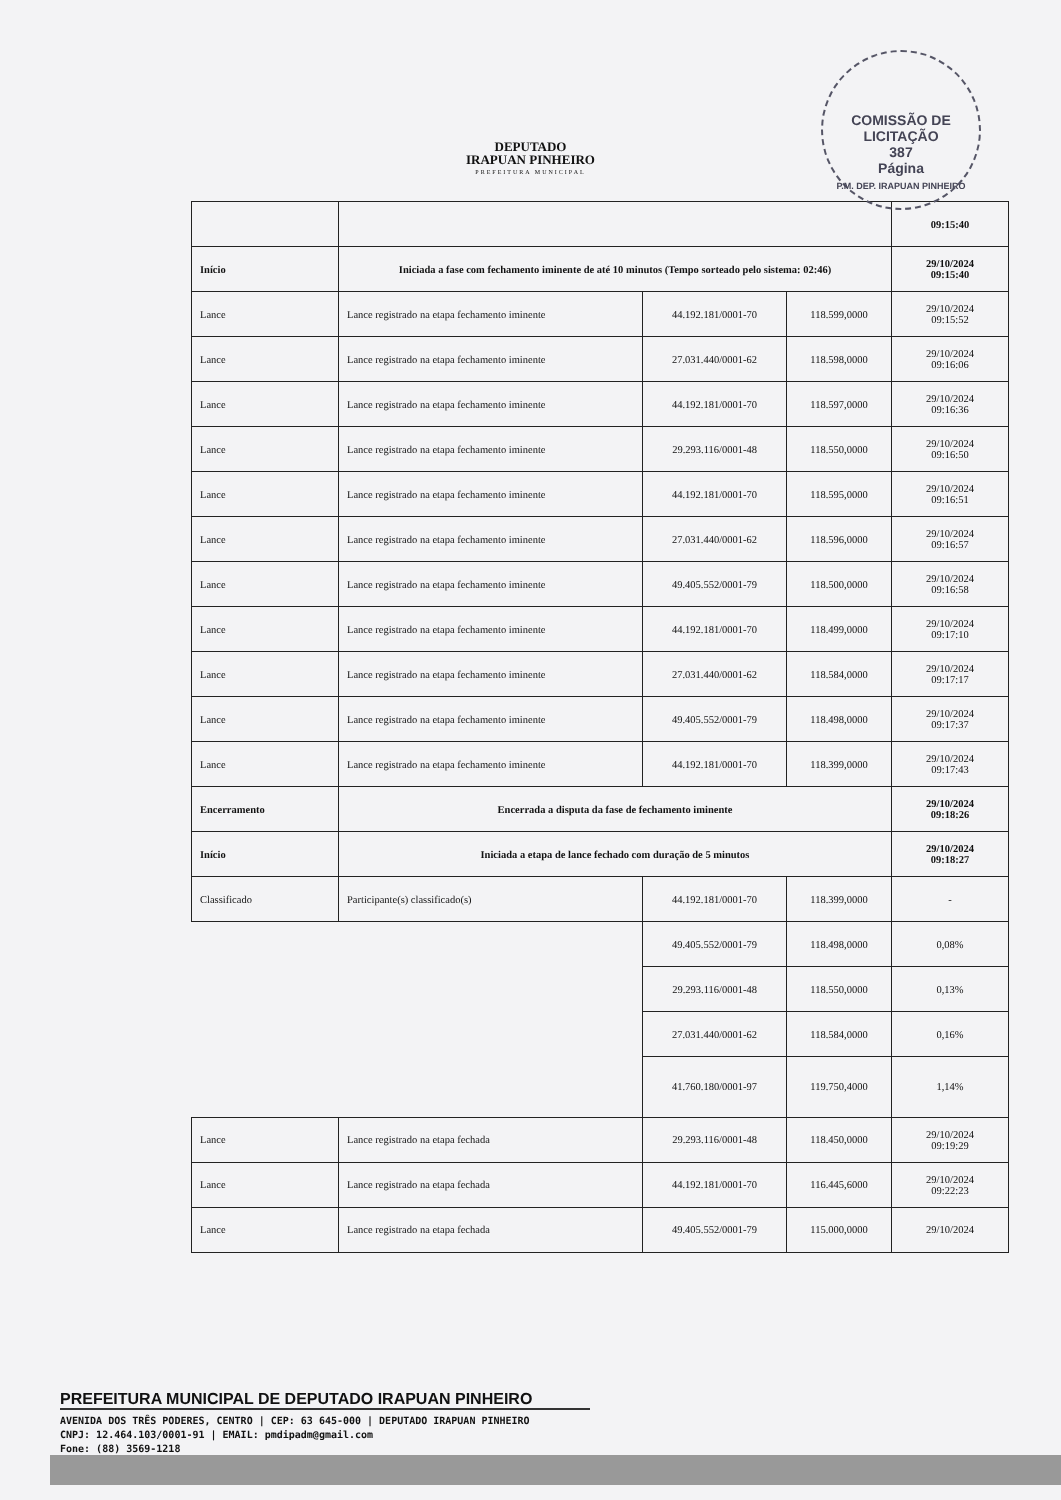DEPUTADO
IRAPUAN PINHEIRO
PREFEITURA MUNICIPAL
COMISSÃO DE LICITAÇÃO
387
Página
P.M. DEP. IRAPUAN PINHEIRO
| | | | | 09:15:40 |
| Início | Iniciada a fase com fechamento iminente de até 10 minutos (Tempo sorteado pelo sistema: 02:46) | | | 29/10/2024 09:15:40 |
| Lance | Lance registrado na etapa fechamento iminente | 44.192.181/0001-70 | 118.599,0000 | 29/10/2024 09:15:52 |
| Lance | Lance registrado na etapa fechamento iminente | 27.031.440/0001-62 | 118.598,0000 | 29/10/2024 09:16:06 |
| Lance | Lance registrado na etapa fechamento iminente | 44.192.181/0001-70 | 118.597,0000 | 29/10/2024 09:16:36 |
| Lance | Lance registrado na etapa fechamento iminente | 29.293.116/0001-48 | 118.550,0000 | 29/10/2024 09:16:50 |
| Lance | Lance registrado na etapa fechamento iminente | 44.192.181/0001-70 | 118.595,0000 | 29/10/2024 09:16:51 |
| Lance | Lance registrado na etapa fechamento iminente | 27.031.440/0001-62 | 118.596,0000 | 29/10/2024 09:16:57 |
| Lance | Lance registrado na etapa fechamento iminente | 49.405.552/0001-79 | 118.500,0000 | 29/10/2024 09:16:58 |
| Lance | Lance registrado na etapa fechamento iminente | 44.192.181/0001-70 | 118.499,0000 | 29/10/2024 09:17:10 |
| Lance | Lance registrado na etapa fechamento iminente | 27.031.440/0001-62 | 118.584,0000 | 29/10/2024 09:17:17 |
| Lance | Lance registrado na etapa fechamento iminente | 49.405.552/0001-79 | 118.498,0000 | 29/10/2024 09:17:37 |
| Lance | Lance registrado na etapa fechamento iminente | 44.192.181/0001-70 | 118.399,0000 | 29/10/2024 09:17:43 |
| Encerramento | Encerrada a disputa da fase de fechamento iminente | | | 29/10/2024 09:18:26 |
| Início | Iniciada a etapa de lance fechado com duração de 5 minutos | | | 29/10/2024 09:18:27 |
| Classificado | Participante(s) classificado(s) | 44.192.181/0001-70 | 118.399,0000 | - |
| | | 49.405.552/0001-79 | 118.498,0000 | 0,08% |
| | | 29.293.116/0001-48 | 118.550,0000 | 0,13% |
| | | 27.031.440/0001-62 | 118.584,0000 | 0,16% |
| | | 41.760.180/0001-97 | 119.750,4000 | 1,14% |
| Lance | Lance registrado na etapa fechada | 29.293.116/0001-48 | 118.450,0000 | 29/10/2024 09:19:29 |
| Lance | Lance registrado na etapa fechada | 44.192.181/0001-70 | 116.445,6000 | 29/10/2024 09:22:23 |
| Lance | Lance registrado na etapa fechada | 49.405.552/0001-79 | 115.000,0000 | 29/10/2024 |
PREFEITURA MUNICIPAL DE DEPUTADO IRAPUAN PINHEIRO
AVENIDA DOS TRÊS PODERES, CENTRO | CEP: 63 645-000 | DEPUTADO IRAPUAN PINHEIRO
CNPJ: 12.464.103/0001-91 | EMAIL: pmdipadm@gmail.com
Fone: (88) 3569-1218